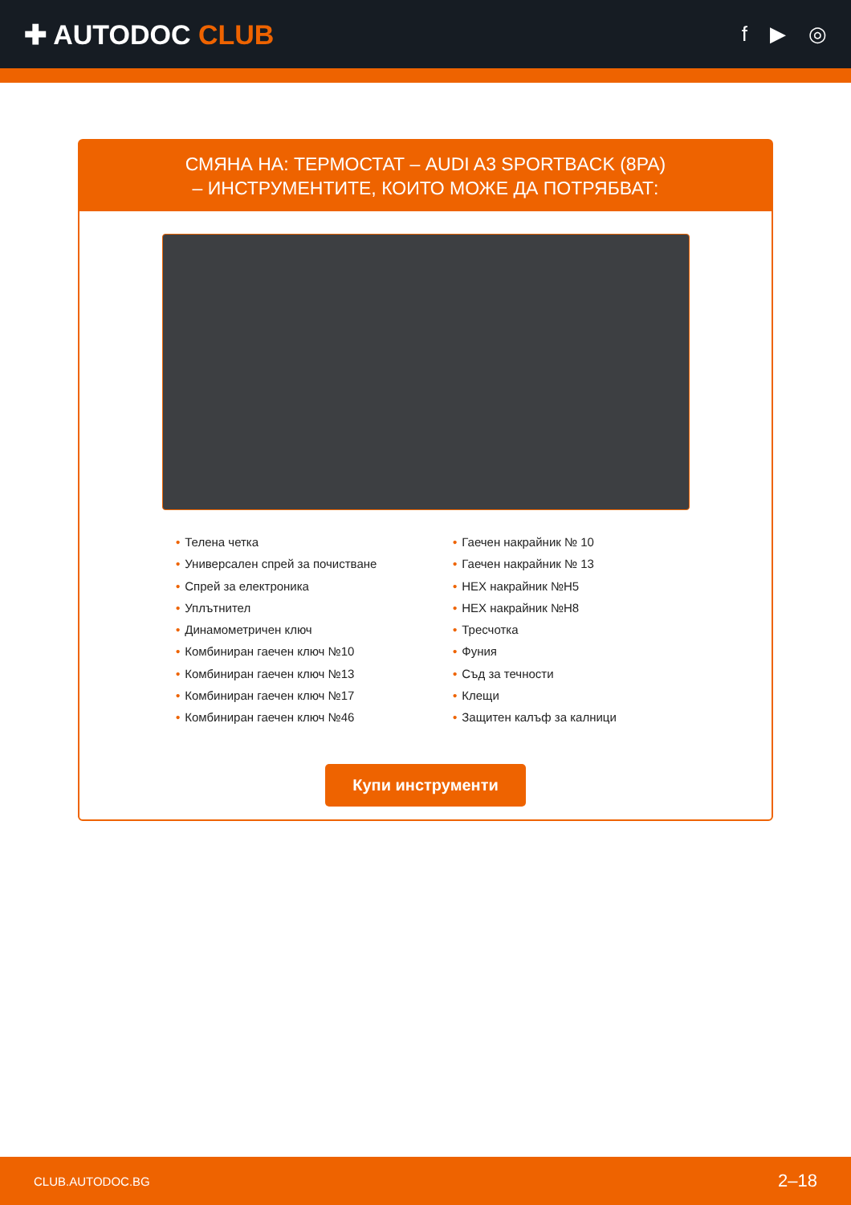✚ AUTODOC CLUB
f ▶ ◎
СМЯНА НА: ТЕРМОСТАТ – AUDI A3 SPORTBACK (8PA)
– ИНСТРУМЕНТИТЕ, КОИТО МОЖЕ ДА ПОТРЯБВАТ:
• Телена четка
• Универсален спрей за почистване
• Спрей за електроника
• Уплътнител
• Динамометричен ключ
• Комбиниран гаечен ключ №10
• Комбиниран гаечен ключ №13
• Комбиниран гаечен ключ №17
• Комбиниран гаечен ключ №46
• Гаечен накрайник № 10
• Гаечен накрайник № 13
• HEX накрайник №H5
• HEX накрайник №H8
• Тресчотка
• Фуния
• Съд за течности
• Клещи
• Защитен калъф за калници
Купи инструменти
CLUB.AUTODOC.BG 2–18